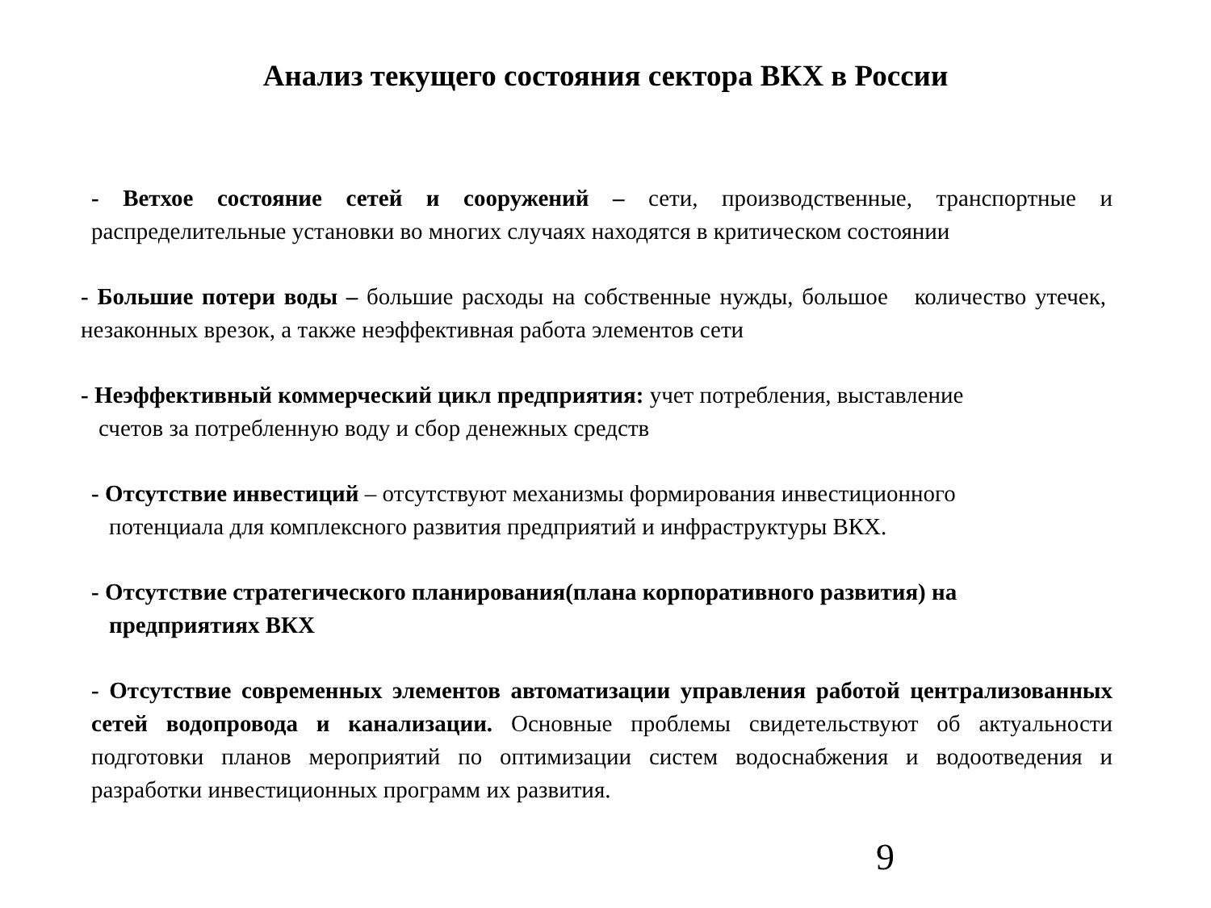Анализ текущего состояния сектора ВКХ в России
- Ветхое состояние сетей и сооружений – сети, производственные, транспортные и распределительные установки во многих случаях находятся в критическом состоянии
- Большие потери воды – большие расходы на собственные нужды, большое количество утечек, незаконных врезок, а также неэффективная работа элементов сети
- Неэффективный коммерческий цикл предприятия: учет потребления, выставление
счетов за потребленную воду и сбор денежных средств
- Отсутствие инвестиций – отсутствуют механизмы формирования инвестиционного
потенциала для комплексного развития предприятий и инфраструктуры ВКХ.
- Отсутствие стратегического планирования(плана корпоративного развития) на
предприятиях ВКХ
- Отсутствие современных элементов автоматизации управления работой централизованных сетей водопровода и канализации. Основные проблемы свидетельствуют об актуальности подготовки планов мероприятий по оптимизации систем водоснабжения и водоотведения и разработки инвестиционных программ их развития.
9